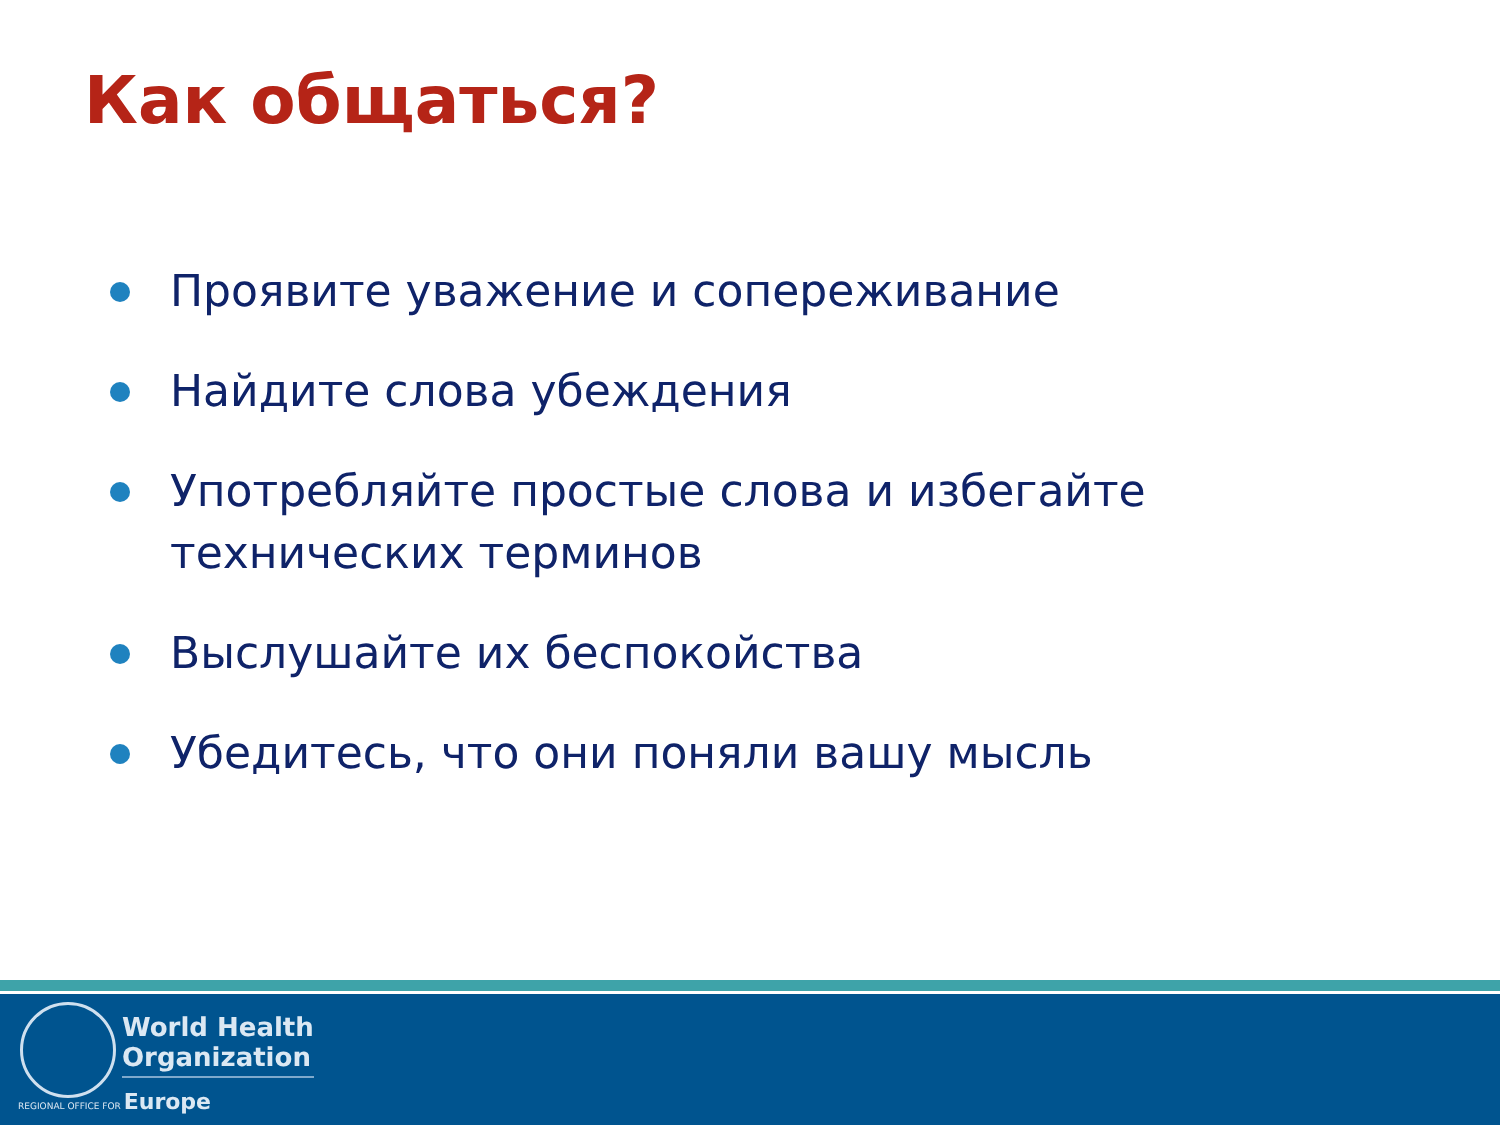Как общаться?
Проявите уважение и сопереживание
Найдите слова убеждения
Употребляйте простые слова и избегайте технических терминов
Выслушайте их беспокойства
Убедитесь, что они поняли вашу мысль
World Health
Organization
REGIONAL OFFICE FOR Europe